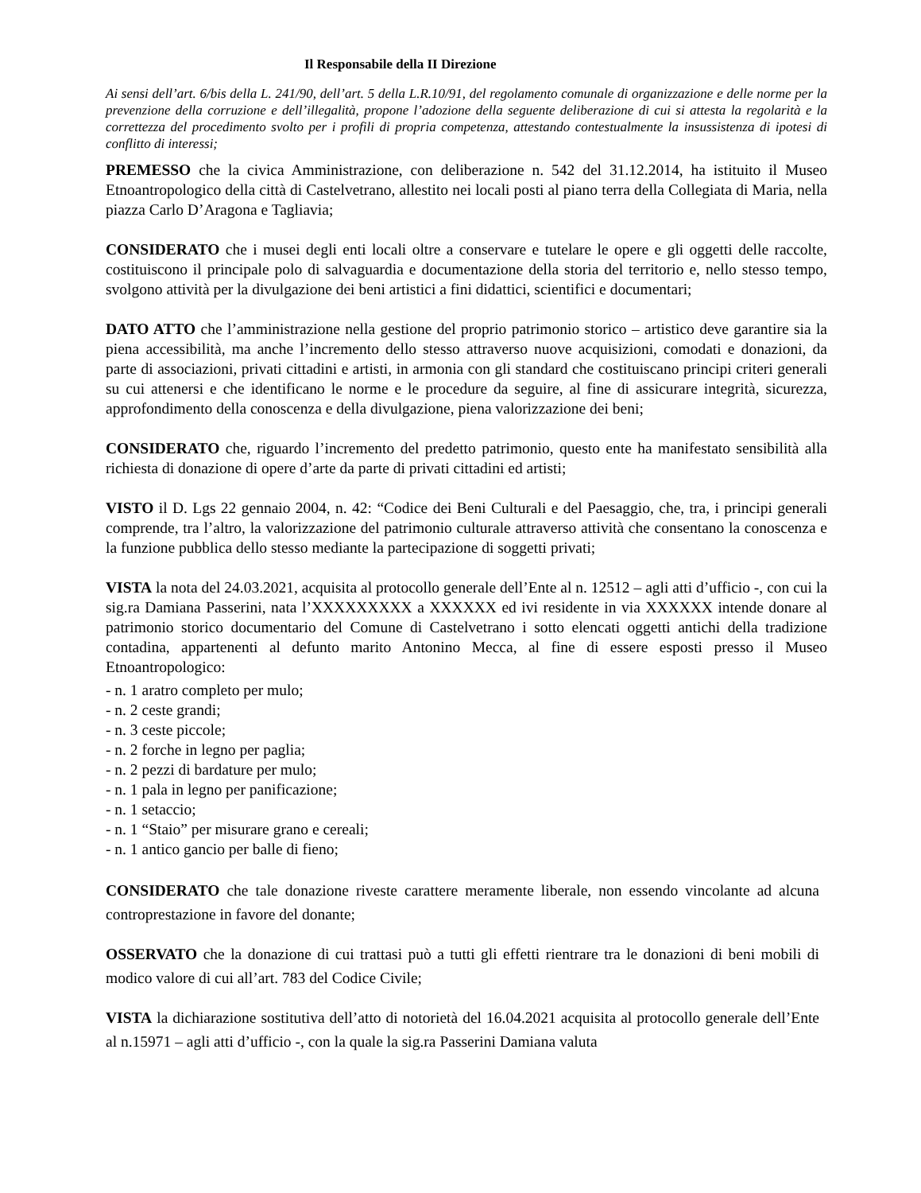Il Responsabile della II Direzione
Ai sensi dell’art. 6/bis della L. 241/90, dell’art. 5 della L.R.10/91, del regolamento comunale di organizzazione e delle norme per la prevenzione della corruzione e dell’illegalità, propone l’adozione della seguente deliberazione di cui si attesta la regolarità e la correttezza del procedimento svolto per i profili di propria competenza, attestando contestualmente la insussistenza di ipotesi di conflitto di interessi;
PREMESSO che la civica Amministrazione, con deliberazione n. 542 del 31.12.2014, ha istituito il Museo Etnoantropologico della città di Castelvetrano, allestito nei locali posti al piano terra della Collegiata di Maria, nella piazza Carlo D’Aragona e Tagliavia;
CONSIDERATO che i musei degli enti locali oltre a conservare e tutelare le opere e gli oggetti delle raccolte, costituiscono il principale polo di salvaguardia e documentazione della storia del territorio e, nello stesso tempo, svolgono attività per la divulgazione dei beni artistici a fini didattici, scientifici e documentari;
DATO ATTO che l’amministrazione nella gestione del proprio patrimonio storico – artistico deve garantire sia la piena accessibilità, ma anche l’incremento dello stesso attraverso nuove acquisizioni, comodati e donazioni, da parte di associazioni, privati cittadini e artisti, in armonia con gli standard che costituiscano principi criteri generali su cui attenersi e che identificano le norme e le procedure da seguire, al fine di assicurare integrità, sicurezza, approfondimento della conoscenza e della divulgazione, piena valorizzazione dei beni;
CONSIDERATO che, riguardo l’incremento del predetto patrimonio, questo ente ha manifestato sensibilità alla richiesta di donazione di opere d’arte da parte di privati cittadini ed artisti;
VISTO il D. Lgs 22 gennaio 2004, n. 42: “Codice dei Beni Culturali e del Paesaggio, che, tra, i principi generali comprende, tra l’altro, la valorizzazione del patrimonio culturale attraverso attività che consentano la conoscenza e la funzione pubblica dello stesso mediante la partecipazione di soggetti privati;
VISTA la nota del 24.03.2021, acquisita al protocollo generale dell’Ente al n. 12512 – agli atti d’ufficio -, con cui la sig.ra Damiana Passerini, nata l’XXXXXXXXX a XXXXXX ed ivi residente in via XXXXXX intende donare al patrimonio storico documentario del Comune di Castelvetrano i sotto elencati oggetti antichi della tradizione contadina, appartenenti al defunto marito Antonino Mecca, al fine di essere esposti presso il Museo Etnoantropologico:
- n. 1 aratro completo per mulo;
- n. 2 ceste grandi;
- n. 3 ceste piccole;
- n. 2 forche in legno per paglia;
- n. 2 pezzi di bardature per mulo;
- n. 1 pala in legno per panificazione;
- n. 1 setaccio;
- n. 1 “Staio” per misurare grano e cereali;
- n. 1 antico gancio per balle di fieno;
CONSIDERATO che tale donazione riveste carattere meramente liberale, non essendo vincolante ad alcuna controprestazione in favore del donante;
OSSERVATO che la donazione di cui trattasi può a tutti gli effetti rientrare tra le donazioni di beni mobili di modico valore di cui all’art. 783 del Codice Civile;
VISTA la dichiarazione sostitutiva dell’atto di notorietà del 16.04.2021 acquisita al protocollo generale dell’Ente al n.15971 – agli atti d’ufficio -, con la quale la sig.ra Passerini Damiana valuta